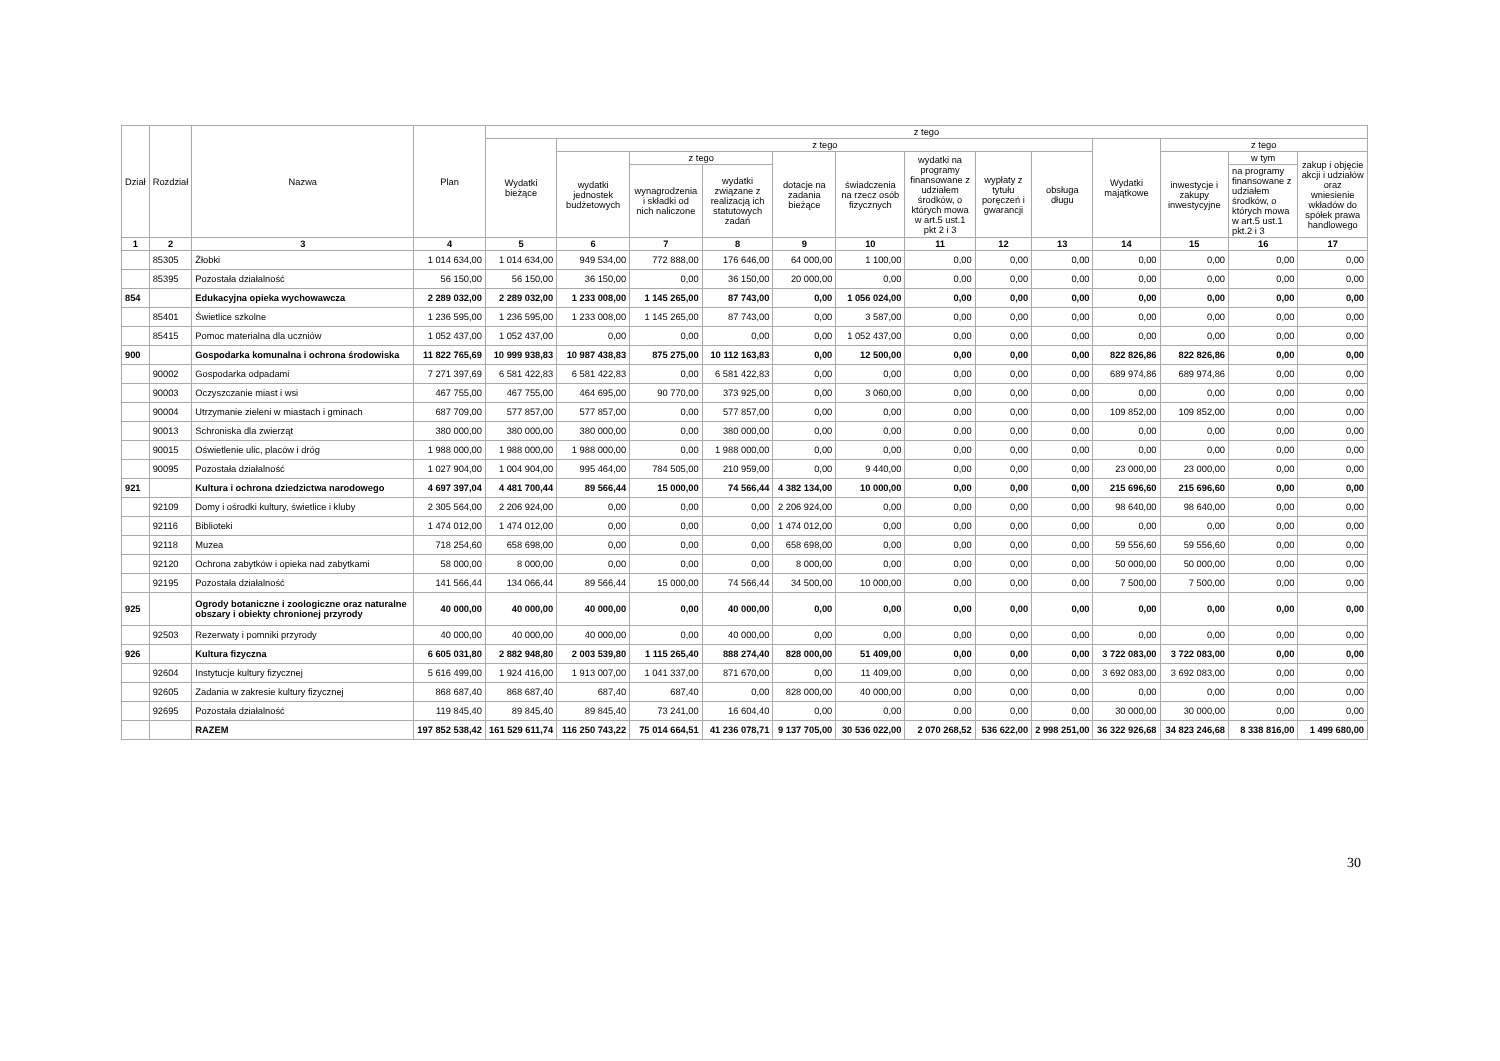| Dział | Rozdział | Nazwa | Plan | z tego | | | | | | | | | | | | |
| --- | --- | --- | --- | --- | --- | --- | --- | --- | --- | --- | --- | --- | --- | --- | --- | --- |
| | | | | Wydatki bieżące | z tego | | | | | | | | Wydatki majątkowe | z tego | | |
| | | | | | wydatki jednostek budżetowych | z tego | | dotacje na zadania bieżące | świadczenia na rzecz osób fizycznych | wydatki na programy finansowane z udziałem środków, o których mowa w art.5 ust.1 pkt 2 i 3 | wypłaty z tytułu poręczeń i gwarancji | obsługa długu | | inwestycje i zakupy inwestycyjne | w tym | zakup i objęcie akcji i udziałów oraz wniesienie wkładów do spółek prawa handlowego |
| | | | | | | wynagrodzenia i składki od nich naliczone | wydatki związane z realizacją ich statutowych zadań | | | | | | | | na programy finansowane z udziałem środków, o których mowa w art.5 ust.1 pkt.2 i 3 | |
| 1 | 2 | 3 | 4 | 5 | 6 | 7 | 8 | 9 | 10 | 11 | 12 | 13 | 14 | 15 | 16 | 17 |
| | 85305 | Żłobki | 1 014 634,00 | 1 014 634,00 | 949 534,00 | 772 888,00 | 176 646,00 | 64 000,00 | 1 100,00 | 0,00 | 0,00 | 0,00 | 0,00 | 0,00 | 0,00 | 0,00 |
| | 85395 | Pozostała działalność | 56 150,00 | 56 150,00 | 36 150,00 | 0,00 | 36 150,00 | 20 000,00 | 0,00 | 0,00 | 0,00 | 0,00 | 0,00 | 0,00 | 0,00 | 0,00 |
| 854 | | Edukacyjna opieka wychowawcza | 2 289 032,00 | 2 289 032,00 | 1 233 008,00 | 1 145 265,00 | 87 743,00 | 0,00 | 1 056 024,00 | 0,00 | 0,00 | 0,00 | 0,00 | 0,00 | 0,00 | 0,00 |
| | 85401 | Świetlice szkolne | 1 236 595,00 | 1 236 595,00 | 1 233 008,00 | 1 145 265,00 | 87 743,00 | 0,00 | 3 587,00 | 0,00 | 0,00 | 0,00 | 0,00 | 0,00 | 0,00 | 0,00 |
| | 85415 | Pomoc materialna dla uczniów | 1 052 437,00 | 1 052 437,00 | 0,00 | 0,00 | 0,00 | 0,00 | 1 052 437,00 | 0,00 | 0,00 | 0,00 | 0,00 | 0,00 | 0,00 | 0,00 |
| 900 | | Gospodarka komunalna i ochrona środowiska | 11 822 765,69 | 10 999 938,83 | 10 987 438,83 | 875 275,00 | 10 112 163,83 | 0,00 | 12 500,00 | 0,00 | 0,00 | 0,00 | 822 826,86 | 822 826,86 | 0,00 | 0,00 |
| | 90002 | Gospodarka odpadami | 7 271 397,69 | 6 581 422,83 | 6 581 422,83 | 0,00 | 6 581 422,83 | 0,00 | 0,00 | 0,00 | 0,00 | 0,00 | 689 974,86 | 689 974,86 | 0,00 | 0,00 |
| | 90003 | Oczyszczanie miast i wsi | 467 755,00 | 467 755,00 | 464 695,00 | 90 770,00 | 373 925,00 | 0,00 | 3 060,00 | 0,00 | 0,00 | 0,00 | 0,00 | 0,00 | 0,00 | 0,00 |
| | 90004 | Utrzymanie zieleni w miastach i gminach | 687 709,00 | 577 857,00 | 577 857,00 | 0,00 | 577 857,00 | 0,00 | 0,00 | 0,00 | 0,00 | 0,00 | 109 852,00 | 109 852,00 | 0,00 | 0,00 |
| | 90013 | Schroniska dla zwierząt | 380 000,00 | 380 000,00 | 380 000,00 | 0,00 | 380 000,00 | 0,00 | 0,00 | 0,00 | 0,00 | 0,00 | 0,00 | 0,00 | 0,00 | 0,00 |
| | 90015 | Oświetlenie ulic, placów i dróg | 1 988 000,00 | 1 988 000,00 | 1 988 000,00 | 0,00 | 1 988 000,00 | 0,00 | 0,00 | 0,00 | 0,00 | 0,00 | 0,00 | 0,00 | 0,00 | 0,00 |
| | 90095 | Pozostała działalność | 1 027 904,00 | 1 004 904,00 | 995 464,00 | 784 505,00 | 210 959,00 | 0,00 | 9 440,00 | 0,00 | 0,00 | 0,00 | 23 000,00 | 23 000,00 | 0,00 | 0,00 |
| 921 | | Kultura i ochrona dziedzictwa narodowego | 4 697 397,04 | 4 481 700,44 | 89 566,44 | 15 000,00 | 74 566,44 | 4 382 134,00 | 10 000,00 | 0,00 | 0,00 | 0,00 | 215 696,60 | 215 696,60 | 0,00 | 0,00 |
| | 92109 | Domy i ośrodki kultury, świetlice i kluby | 2 305 564,00 | 2 206 924,00 | 0,00 | 0,00 | 0,00 | 2 206 924,00 | 0,00 | 0,00 | 0,00 | 0,00 | 98 640,00 | 98 640,00 | 0,00 | 0,00 |
| | 92116 | Biblioteki | 1 474 012,00 | 1 474 012,00 | 0,00 | 0,00 | 0,00 | 1 474 012,00 | 0,00 | 0,00 | 0,00 | 0,00 | 0,00 | 0,00 | 0,00 | 0,00 |
| | 92118 | Muzea | 718 254,60 | 658 698,00 | 0,00 | 0,00 | 0,00 | 658 698,00 | 0,00 | 0,00 | 0,00 | 0,00 | 59 556,60 | 59 556,60 | 0,00 | 0,00 |
| | 92120 | Ochrona zabytków i opieka nad zabytkami | 58 000,00 | 8 000,00 | 0,00 | 0,00 | 0,00 | 8 000,00 | 0,00 | 0,00 | 0,00 | 0,00 | 50 000,00 | 50 000,00 | 0,00 | 0,00 |
| | 92195 | Pozostała działalność | 141 566,44 | 134 066,44 | 89 566,44 | 15 000,00 | 74 566,44 | 34 500,00 | 10 000,00 | 0,00 | 0,00 | 0,00 | 7 500,00 | 7 500,00 | 0,00 | 0,00 |
| 925 | | Ogrody botaniczne i zoologiczne oraz naturalne obszary i obiekty chronionej przyrody | 40 000,00 | 40 000,00 | 40 000,00 | 0,00 | 40 000,00 | 0,00 | 0,00 | 0,00 | 0,00 | 0,00 | 0,00 | 0,00 | 0,00 | 0,00 |
| | 92503 | Rezerwaty i pomniki przyrody | 40 000,00 | 40 000,00 | 40 000,00 | 0,00 | 40 000,00 | 0,00 | 0,00 | 0,00 | 0,00 | 0,00 | 0,00 | 0,00 | 0,00 | 0,00 |
| 926 | | Kultura fizyczna | 6 605 031,80 | 2 882 948,80 | 2 003 539,80 | 1 115 265,40 | 888 274,40 | 828 000,00 | 51 409,00 | 0,00 | 0,00 | 0,00 | 3 722 083,00 | 3 722 083,00 | 0,00 | 0,00 |
| | 92604 | Instytucje kultury fizycznej | 5 616 499,00 | 1 924 416,00 | 1 913 007,00 | 1 041 337,00 | 871 670,00 | 0,00 | 11 409,00 | 0,00 | 0,00 | 0,00 | 3 692 083,00 | 3 692 083,00 | 0,00 | 0,00 |
| | 92605 | Zadania w zakresie kultury fizycznej | 868 687,40 | 868 687,40 | 687,40 | 687,40 | 0,00 | 828 000,00 | 40 000,00 | 0,00 | 0,00 | 0,00 | 0,00 | 0,00 | 0,00 | 0,00 |
| | 92695 | Pozostała działalność | 119 845,40 | 89 845,40 | 89 845,40 | 73 241,00 | 16 604,40 | 0,00 | 0,00 | 0,00 | 0,00 | 0,00 | 30 000,00 | 30 000,00 | 0,00 | 0,00 |
| | | RAZEM | 197 852 538,42 | 161 529 611,74 | 116 250 743,22 | 75 014 664,51 | 41 236 078,71 | 9 137 705,00 | 30 536 022,00 | 2 070 268,52 | 536 622,00 | 2 998 251,00 | 36 322 926,68 | 34 823 246,68 | 8 338 816,00 | 1 499 680,00 |
30